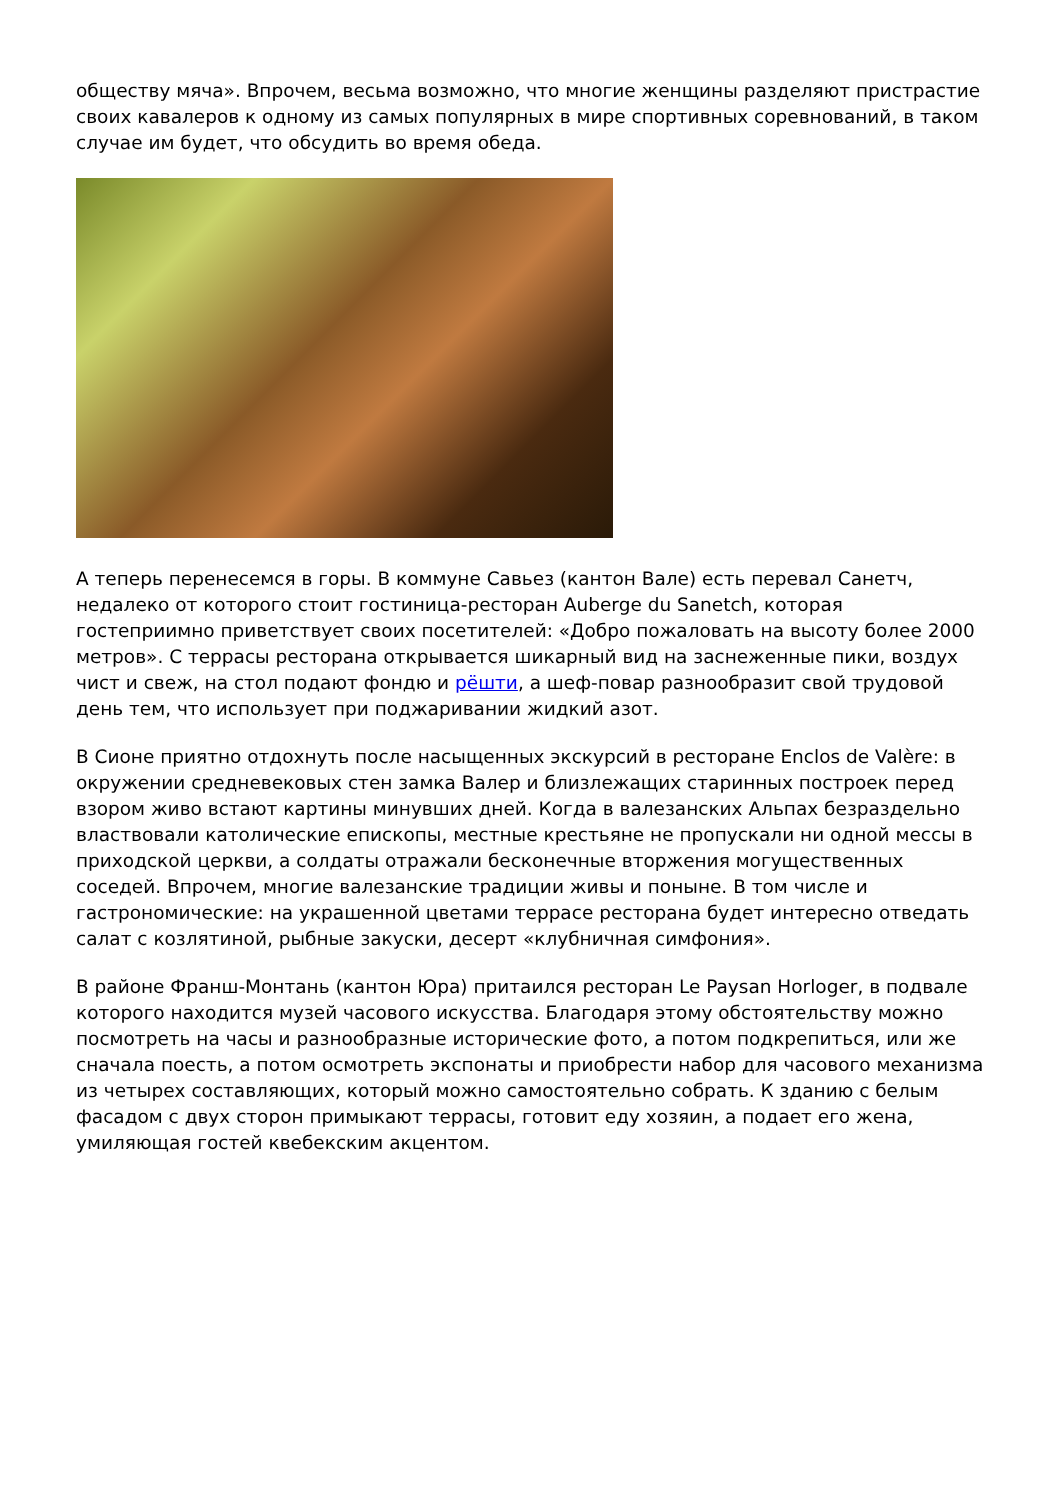обществу мяча». Впрочем, весьма возможно, что многие женщины разделяют пристрастие своих кавалеров к одному из самых популярных в мире спортивных соревнований, в таком случае им будет, что обсудить во время обеда.
А теперь перенесемся в горы. В коммуне Савьез (кантон Вале) есть перевал Санетч, недалеко от которого стоит гостиница-ресторан Auberge du Sanetch, которая гостеприимно приветствует своих посетителей: «Добро пожаловать на высоту более 2000 метров». С террасы ресторана открывается шикарный вид на заснеженные пики, воздух чист и свеж, на стол подают фондю и рёшти, а шеф-повар разнообразит свой трудовой день тем, что использует при поджаривании жидкий азот.
В Сионе приятно отдохнуть после насыщенных экскурсий в ресторане Enclos de Valère: в окружении средневековых стен замка Валер и близлежащих старинных построек перед взором живо встают картины минувших дней. Когда в валезанских Альпах безраздельно властвовали католические епископы, местные крестьяне не пропускали ни одной мессы в приходской церкви, а солдаты отражали бесконечные вторжения могущественных соседей. Впрочем, многие валезанские традиции живы и поныне. В том числе и гастрономические: на украшенной цветами террасе ресторана будет интересно отведать салат с козлятиной, рыбные закуски, десерт «клубничная симфония».
В районе Франш-Монтань (кантон Юра) притаился ресторан Le Paysan Horloger, в подвале которого находится музей часового искусства. Благодаря этому обстоятельству можно посмотреть на часы и разнообразные исторические фото, а потом подкрепиться, или же сначала поесть, а потом осмотреть экспонаты и приобрести набор для часового механизма из четырех составляющих, который можно самостоятельно собрать. К зданию с белым фасадом с двух сторон примыкают террасы, готовит еду хозяин, а подает его жена, умиляющая гостей квебекским акцентом.